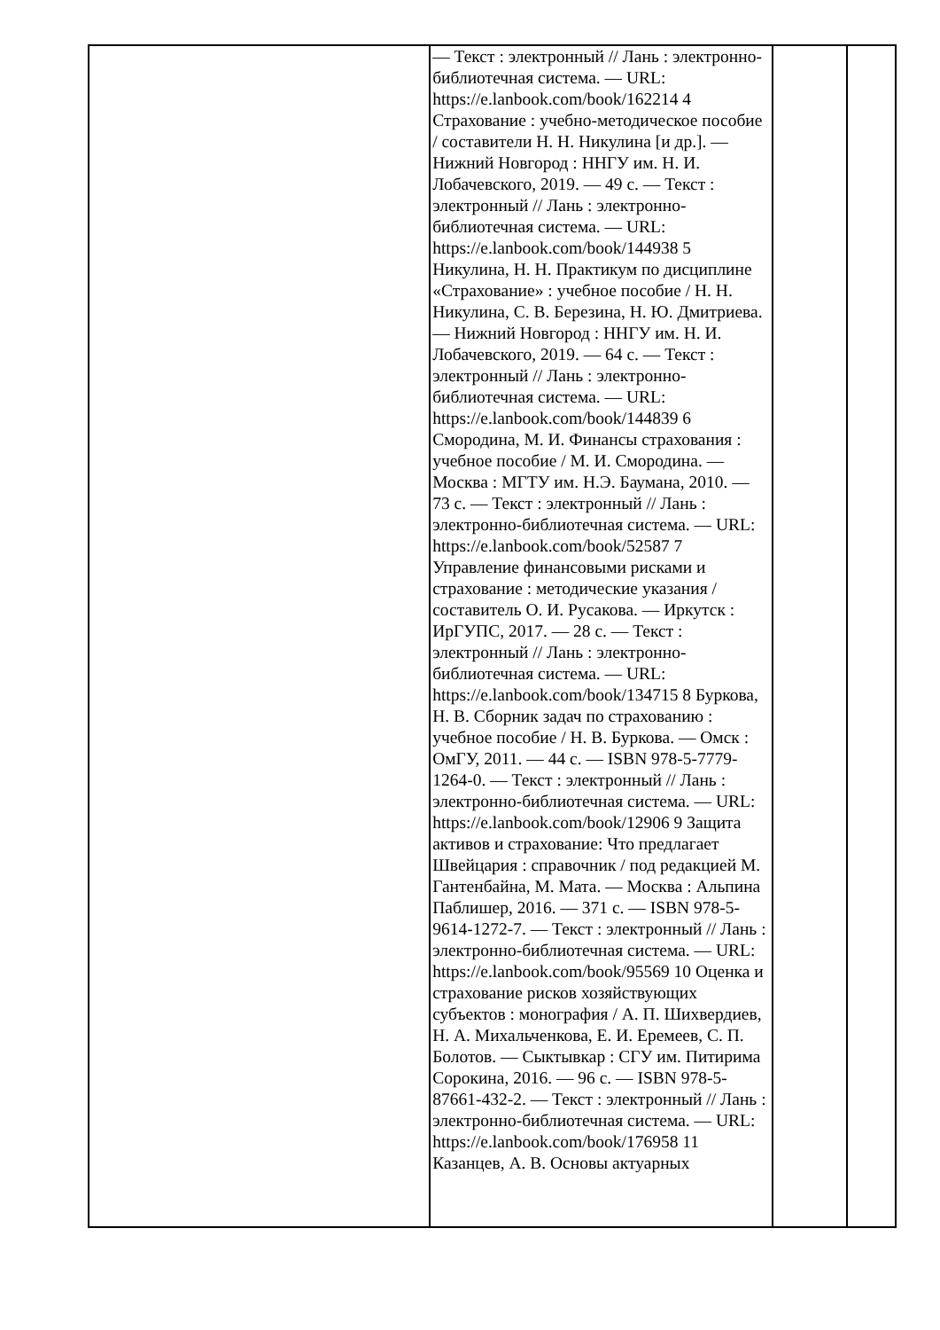| | — Текст : электронный // Лань : электронно-библиотечная система. — URL: https://e.lanbook.com/book/162214 4 Страхование : учебно-методическое пособие / составители Н. Н. Никулина [и др.]. — Нижний Новгород : ННГУ им. Н. И. Лобачевского, 2019. — 49 с. — Текст : электронный // Лань : электронно-библиотечная система. — URL: https://e.lanbook.com/book/144938 5 Никулина, Н. Н. Практикум по дисциплине «Страхование» : учебное пособие / Н. Н. Никулина, С. В. Березина, Н. Ю. Дмитриева. — Нижний Новгород : ННГУ им. Н. И. Лобачевского, 2019. — 64 с. — Текст : электронный // Лань : электронно-библиотечная система. — URL: https://e.lanbook.com/book/144839 6 Смородина, М. И. Финансы страхования : учебное пособие / М. И. Смородина. — Москва : МГТУ им. Н.Э. Баумана, 2010. — 73 с. — Текст : электронный // Лань : электронно-библиотечная система. — URL: https://e.lanbook.com/book/52587 7 Управление финансовыми рисками и страхование : методические указания / составитель О. И. Русакова. — Иркутск : ИрГУПС, 2017. — 28 с. — Текст : электронный // Лань : электронно-библиотечная система. — URL: https://e.lanbook.com/book/134715 8 Буркова, Н. В. Сборник задач по страхованию : учебное пособие / Н. В. Буркова. — Омск : ОмГУ, 2011. — 44 с. — ISBN 978-5-7779-1264-0. — Текст : электронный // Лань : электронно-библиотечная система. — URL: https://e.lanbook.com/book/12906 9 Защита активов и страхование: Что предлагает Швейцария : справочник / под редакцией М. Гантенбайна, М. Мата. — Москва : Альпина Паблишер, 2016. — 371 с. — ISBN 978-5-9614-1272-7. — Текст : электронный // Лань : электронно-библиотечная система. — URL: https://e.lanbook.com/book/95569 10 Оценка и страхование рисков хозяйствующих субъектов : монография / А. П. Шихвердиев, Н. А. Михальченкова, Е. И. Еремеев, С. П. Болотов. — Сыктывкар : СГУ им. Питирима Сорокина, 2016. — 96 с. — ISBN 978-5-87661-432-2. — Текст : электронный // Лань : электронно-библиотечная система. — URL: https://e.lanbook.com/book/176958 11 Казанцев, А. В. Основы актуарных | | |